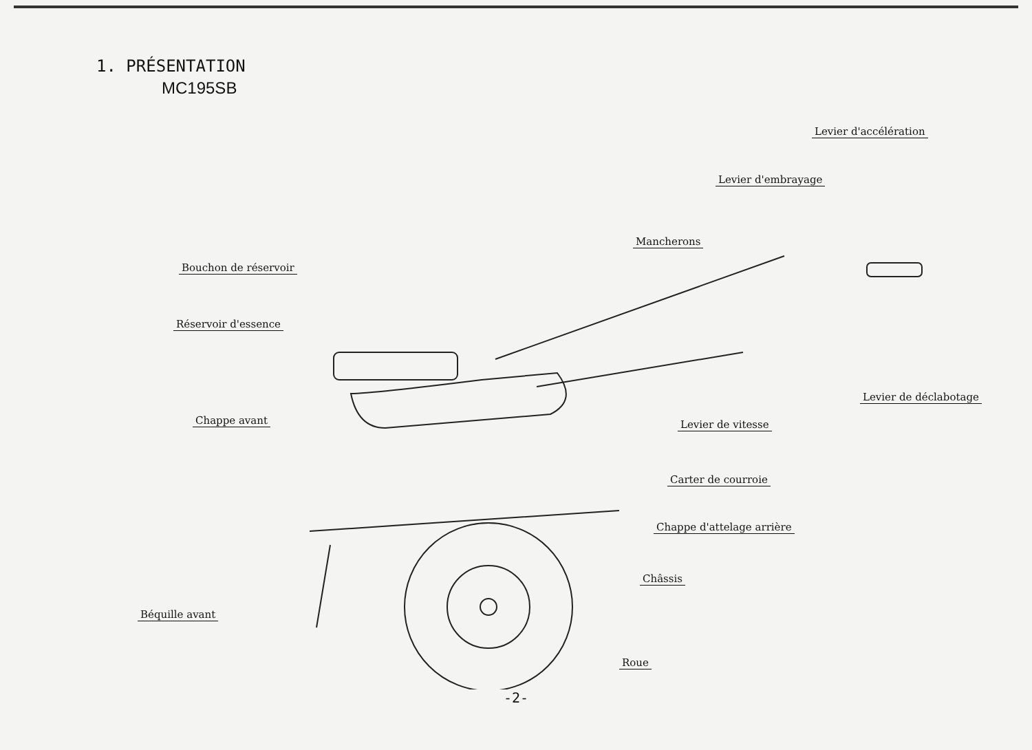1. PRÉSENTATION
MC195SB
Levier d'accélération
Levier d'embrayage
Mancherons
Bouchon de réservoir
Réservoir d'essence
Levier de déclabotage
Chappe avant Levier de vitesse
Carter de courroie
Chappe d'attelage arrière
Châssis
Béquille avant
Roue
-2-